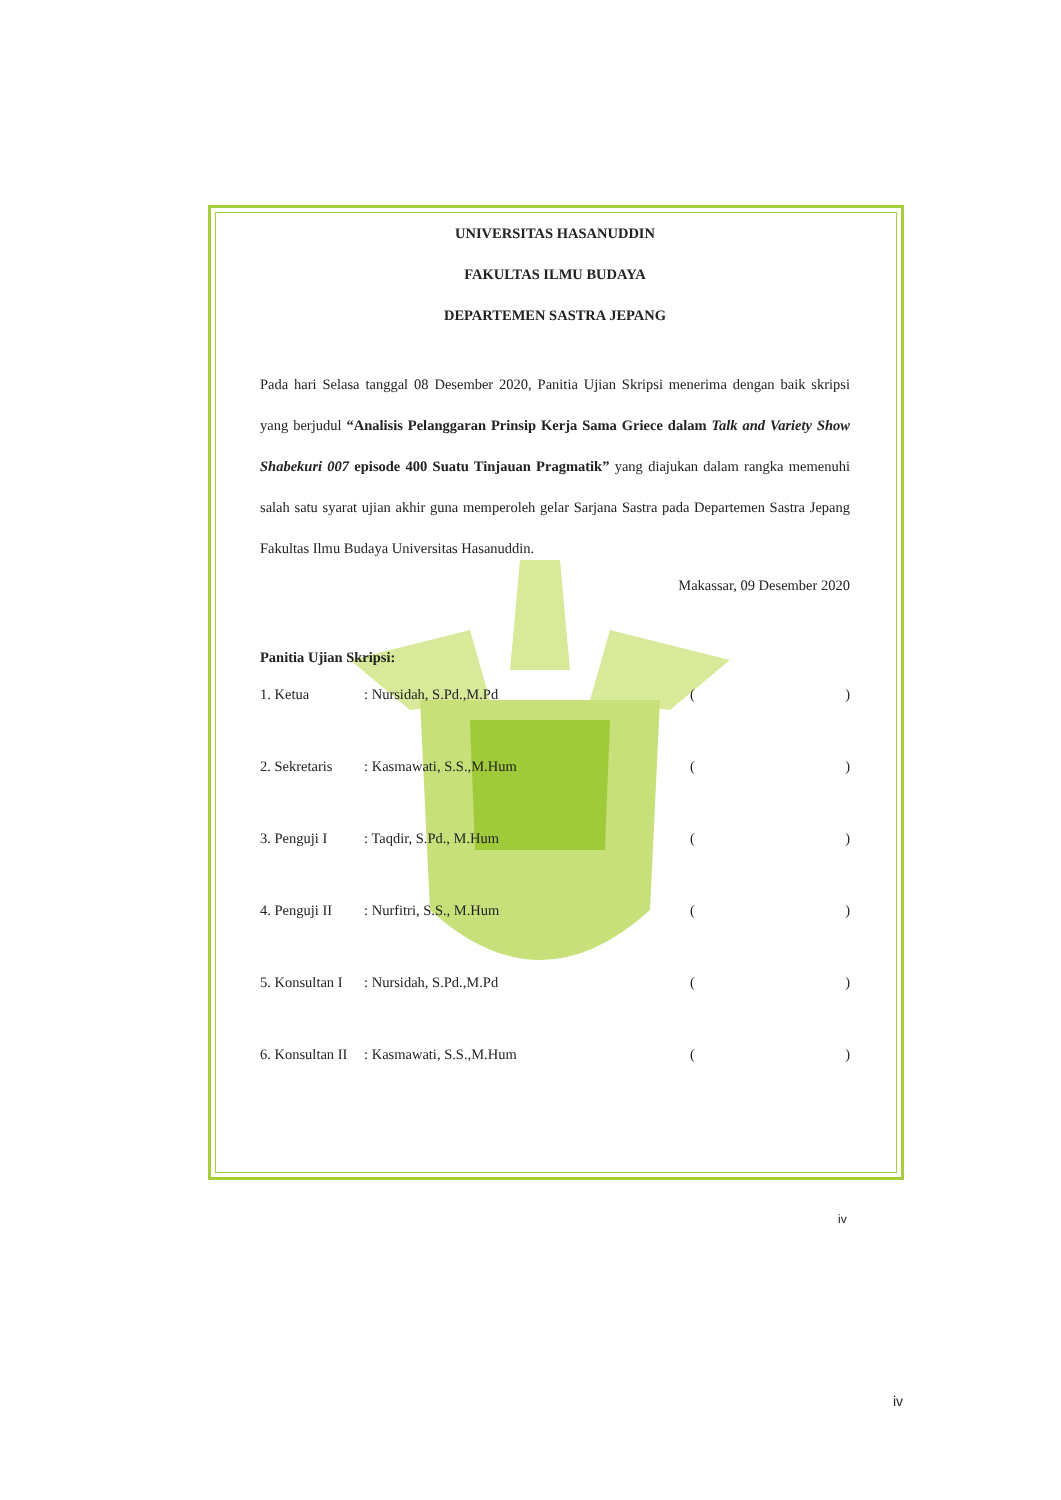UNIVERSITAS HASANUDDIN
FAKULTAS ILMU BUDAYA
DEPARTEMEN SASTRA JEPANG
Pada hari Selasa tanggal 08 Desember 2020, Panitia Ujian Skripsi menerima dengan baik skripsi yang berjudul “Analisis Pelanggaran Prinsip Kerja Sama Griece dalam Talk and Variety Show Shabekuri 007 episode 400 Suatu Tinjauan Pragmatik” yang diajukan dalam rangka memenuhi salah satu syarat ujian akhir guna memperoleh gelar Sarjana Sastra pada Departemen Sastra Jepang Fakultas Ilmu Budaya Universitas Hasanuddin.
Makassar, 09 Desember 2020
Panitia Ujian Skripsi:
1. Ketua: Nursidah, S.Pd.,M.Pd ()
2. Sekretaris: Kasmawati, S.S.,M.Hum ()
3. Penguji I: Taqdir, S.Pd., M.Hum ()
4. Penguji II: Nurfitri, S.S., M.Hum ()
5. Konsultan I: Nursidah, S.Pd.,M.Pd ()
6. Konsultan II: Kasmawati, S.S.,M.Hum ()
iv
iv